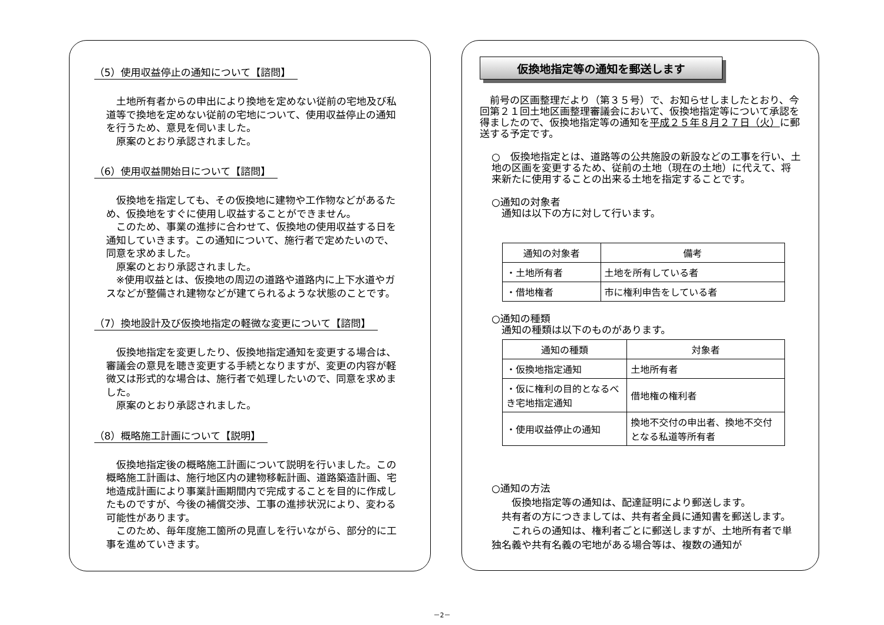（5）使用収益停止の通知について【諮問】
　土地所有者からの申出により換地を定めない従前の宅地及び私道等で換地を定めない従前の宅地について、使用収益停止の通知を行うため、意見を伺いました。
　原案のとおり承認されました。
（6）使用収益開始日について【諮問】
　仮換地を指定しても、その仮換地に建物や工作物などがあるため、仮換地をすぐに使用し収益することができません。
　このため、事業の進捗に合わせて、仮換地の使用収益する日を通知していきます。この通知について、施行者で定めたいので、同意を求めました。
　原案のとおり承認されました。
　※使用収益とは、仮換地の周辺の道路や道路内に上下水道やガスなどが整備され建物などが建てられるような状態のことです。
（7）換地設計及び仮換地指定の軽微な変更について【諮問】
　仮換地指定を変更したり、仮換地指定通知を変更する場合は、審議会の意見を聴き変更する手続となりますが、変更の内容が軽微又は形式的な場合は、施行者で処理したいので、同意を求めました。
　原案のとおり承認されました。
（8）概略施工計画について【説明】
　仮換地指定後の概略施工計画について説明を行いました。この概略施工計画は、施行地区内の建物移転計画、道路築造計画、宅地造成計画により事業計画期間内で完成することを目的に作成したものですが、今後の補償交渉、工事の進捗状況により、変わる可能性があります。
　このため、毎年度施工箇所の見直しを行いながら、部分的に工事を進めていきます。
仮換地指定等の通知を郵送します
　前号の区画整理だより（第３５号）で、お知らせしましたとおり、今回第２１回土地区画整理審議会において、仮換地指定等について承認を得ましたので、仮換地指定等の通知を平成２５年８月２７日（火）に郵送する予定です。
○　仮換地指定とは、道路等の公共施設の新設などの工事を行い、土地の区画を変更するため、従前の土地（現在の土地）に代えて、将来新たに使用することの出来る土地を指定することです。
○通知の対象者
　通知は以下の方に対して行います。
| 通知の対象者 | 備考 |
| --- | --- |
| ・土地所有者 | 土地を所有している者 |
| ・借地権者 | 市に権利申告をしている者 |
○通知の種類
　通知の種類は以下のものがあります。
| 通知の種類 | 対象者 |
| --- | --- |
| ・仮換地指定通知 | 土地所有者 |
| ・仮に権利の目的となるべき宅地指定通知 | 借地権の権利者 |
| ・使用収益停止の通知 | 換地不交付の申出者、換地不交付となる私道等所有者 |
○通知の方法
　　仮換地指定等の通知は、配達証明により郵送します。
　共有者の方につきましては、共有者全員に通知書を郵送します。
　　これらの通知は、権利者ごとに郵送しますが、土地所有者で単独名義や共有名義の宅地がある場合等は、複数の通知が
－2－